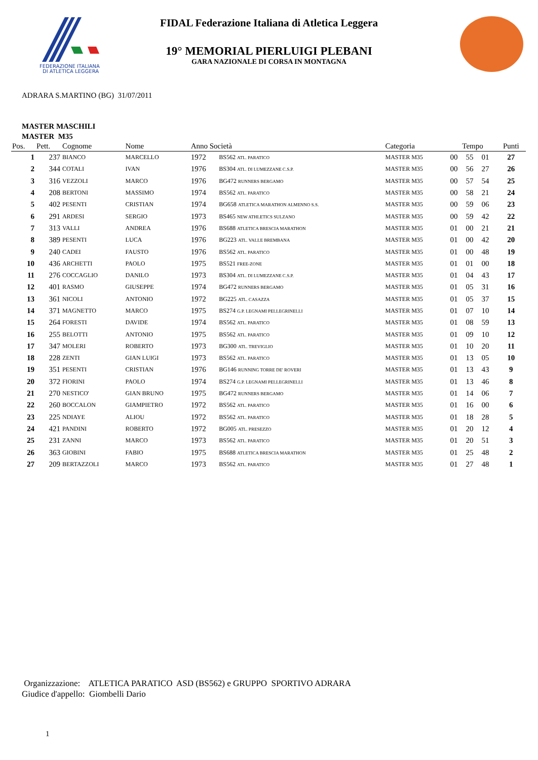FEDERAZIONE ITALIANA
DI ATLETICA LEGGERA
FIDAL Federazione Italiana di Atletica Leggera
19° MEMORIAL PIERLUIGI PLEBANI
GARA NAZIONALE DI CORSA IN MONTAGNA
ADRARA S.MARTINO (BG) 31/07/2011
MASTER MASCHILI
MASTER M35
| Pos. | Pett. | Cognome | Nome | Anno Società | | Categoria | Tempo | | | Punti |
| --- | --- | --- | --- | --- | --- | --- | --- | --- | --- | --- |
| 1 | 237 | BIANCO | MARCELLO | 1972 | BS562 ATL. PARATICO | MASTER M35 | 00 | 55 | 01 | 27 |
| 2 | 344 | COTALI | IVAN | 1976 | BS304 ATL. DI LUMEZZANE C.S.P. | MASTER M35 | 00 | 56 | 27 | 26 |
| 3 | 316 | VEZZOLI | MARCO | 1976 | BG472 RUNNERS BERGAMO | MASTER M35 | 00 | 57 | 54 | 25 |
| 4 | 208 | BERTONI | MASSIMO | 1974 | BS562 ATL. PARATICO | MASTER M35 | 00 | 58 | 21 | 24 |
| 5 | 402 | PESENTI | CRISTIAN | 1974 | BG658 ATLETICA MARATHON ALMENNO S.S. | MASTER M35 | 00 | 59 | 06 | 23 |
| 6 | 291 | ARDESI | SERGIO | 1973 | BS465 NEW ATHLETICS SULZANO | MASTER M35 | 00 | 59 | 42 | 22 |
| 7 | 313 | VALLI | ANDREA | 1976 | BS688 ATLETICA BRESCIA MARATHON | MASTER M35 | 01 | 00 | 21 | 21 |
| 8 | 389 | PESENTI | LUCA | 1976 | BG223 ATL. VALLE BREMBANA | MASTER M35 | 01 | 00 | 42 | 20 |
| 9 | 240 | CADEI | FAUSTO | 1976 | BS562 ATL. PARATICO | MASTER M35 | 01 | 00 | 48 | 19 |
| 10 | 436 | ARCHETTI | PAOLO | 1975 | BS521 FREE-ZONE | MASTER M35 | 01 | 01 | 00 | 18 |
| 11 | 276 | COCCAGLIO | DANILO | 1973 | BS304 ATL. DI LUMEZZANE C.S.P. | MASTER M35 | 01 | 04 | 43 | 17 |
| 12 | 401 | RASMO | GIUSEPPE | 1974 | BG472 RUNNERS BERGAMO | MASTER M35 | 01 | 05 | 31 | 16 |
| 13 | 361 | NICOLI | ANTONIO | 1972 | BG225 ATL. CASAZZA | MASTER M35 | 01 | 05 | 37 | 15 |
| 14 | 371 | MAGNETTO | MARCO | 1975 | BS274 G.P. LEGNAMI PELLEGRINELLI | MASTER M35 | 01 | 07 | 10 | 14 |
| 15 | 264 | FORESTI | DAVIDE | 1974 | BS562 ATL. PARATICO | MASTER M35 | 01 | 08 | 59 | 13 |
| 16 | 255 | BELOTTI | ANTONIO | 1975 | BS562 ATL. PARATICO | MASTER M35 | 01 | 09 | 10 | 12 |
| 17 | 347 | MOLERI | ROBERTO | 1973 | BG300 ATL. TREVIGLIO | MASTER M35 | 01 | 10 | 20 | 11 |
| 18 | 228 | ZENTI | GIAN LUIGI | 1973 | BS562 ATL. PARATICO | MASTER M35 | 01 | 13 | 05 | 10 |
| 19 | 351 | PESENTI | CRISTIAN | 1976 | BG146 RUNNING TORRE DE' ROVERI | MASTER M35 | 01 | 13 | 43 | 9 |
| 20 | 372 | FIORINI | PAOLO | 1974 | BS274 G.P. LEGNAMI PELLEGRINELLI | MASTER M35 | 01 | 13 | 46 | 8 |
| 21 | 270 | NESTICO' | GIAN BRUNO | 1975 | BG472 RUNNERS BERGAMO | MASTER M35 | 01 | 14 | 06 | 7 |
| 22 | 260 | BOCCALON | GIAMPIETRO | 1972 | BS562 ATL. PARATICO | MASTER M35 | 01 | 16 | 00 | 6 |
| 23 | 225 | NDIAYE | ALIOU | 1972 | BS562 ATL. PARATICO | MASTER M35 | 01 | 18 | 28 | 5 |
| 24 | 421 | PANDINI | ROBERTO | 1972 | BG005 ATL. PRESEZZO | MASTER M35 | 01 | 20 | 12 | 4 |
| 25 | 231 | ZANNI | MARCO | 1973 | BS562 ATL. PARATICO | MASTER M35 | 01 | 20 | 51 | 3 |
| 26 | 363 | GIOBINI | FABIO | 1975 | BS688 ATLETICA BRESCIA MARATHON | MASTER M35 | 01 | 25 | 48 | 2 |
| 27 | 209 | BERTAZZOLI | MARCO | 1973 | BS562 ATL. PARATICO | MASTER M35 | 01 | 27 | 48 | 1 |
Organizzazione: ATLETICA PARATICO ASD (BS562) e GRUPPO SPORTIVO ADRARA
Giudice d'appello: Giombelli Dario
1